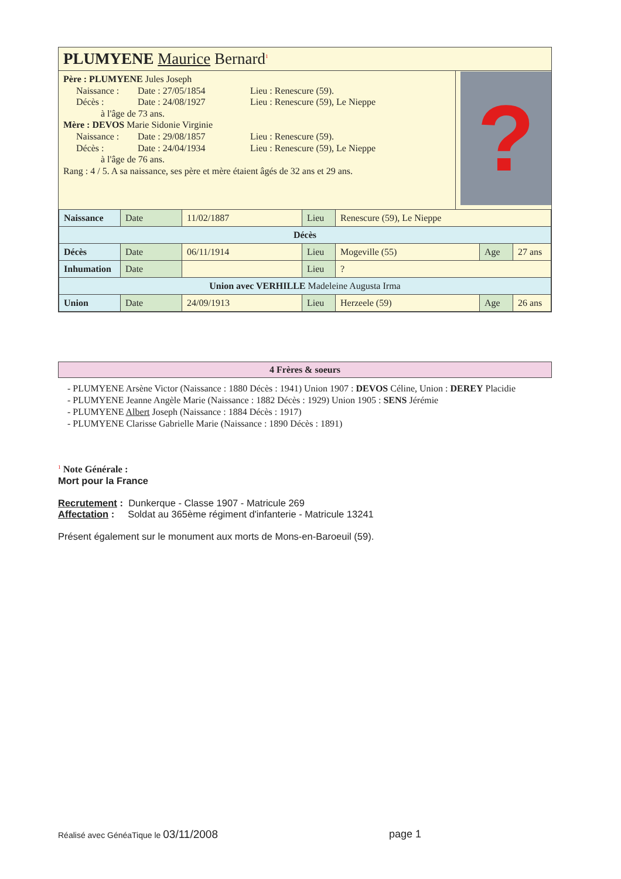PLUMYENE Maurice Bernard<sup>1</sup>
Père : PLUMYENE Jules Joseph
Naissance : Date : 27/05/1854 Lieu : Renescure (59).
Décès : Date : 24/08/1927 Lieu : Renescure (59), Le Nieppe
à l'âge de 73 ans.
Mère : DEVOS Marie Sidonie Virginie
Naissance : Date : 29/08/1857 Lieu : Renescure (59).
Décès : Date : 24/04/1934 Lieu : Renescure (59), Le Nieppe
à l'âge de 76 ans.
Rang : 4 / 5. A sa naissance, ses père et mère étaient âgés de 32 ans et 29 ans.
?
| Naissance | Date | 11/02/1887 | Lieu | Renescure (59), Le Nieppe | | |
| Décès | | | | | | |
| Décès | Date | 06/11/1914 | Lieu | Mogeville (55) | Age | 27 ans |
| Inhumation | Date | | Lieu | ? | | |
| Union avec VERHILLE Madeleine Augusta Irma | | | | | | |
| Union | Date | 24/09/1913 | Lieu | Herzeele (59) | Age | 26 ans |
4 Frères & soeurs
- PLUMYENE Arsène Victor (Naissance : 1880 Décès : 1941) Union 1907 : DEVOS Céline, Union : DEREY Placidie
- PLUMYENE Jeanne Angèle Marie (Naissance : 1882 Décès : 1929) Union 1905 : SENS Jérémie
- PLUMYENE Albert Joseph (Naissance : 1884 Décès : 1917)
- PLUMYENE Clarisse Gabrielle Marie (Naissance : 1890 Décès : 1891)
<sup>1</sup> Note Générale :
Mort pour la France
Recrutement : Dunkerque - Classe 1907 - Matricule 269
Affectation : Soldat au 365ème régiment d'infanterie - Matricule 13241
Présent également sur le monument aux morts de Mons-en-Baroeuil (59).
Réalisé avec GénéaTique le 03/11/2008 page 1